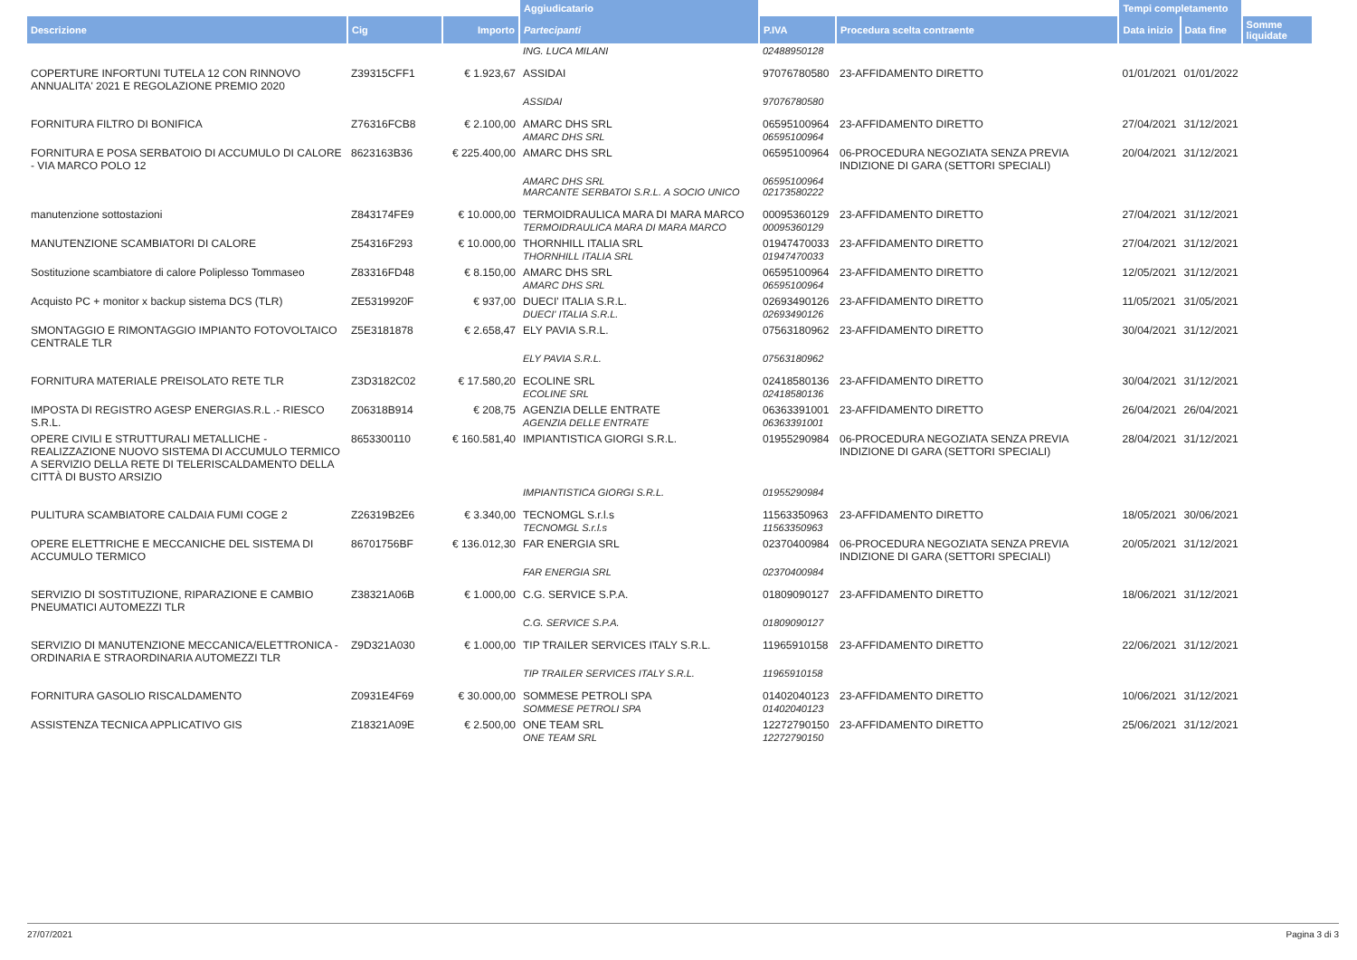| | | | Aggiudicatario | | | Tempi completamento | | |
| --- | --- | --- | --- | --- | --- | --- | --- | --- |
| Descrizione | Cig | Importo | Partecipanti | P.IVA | Procedura scelta contraente | Data inizio | Data fine | Somme liquidate |
| | | | ING. LUCA MILANI | 02488950128 | | | | |
| COPERTURE INFORTUNI TUTELA 12 CON RINNOVO ANNUALITA' 2021 E REGOLAZIONE PREMIO 2020 | Z39315CFF1 | € 1.923,67 | ASSIDAI | 97076780580 | 23-AFFIDAMENTO DIRETTO | 01/01/2021 | 01/01/2022 | |
| | | | ASSIDAI | 97076780580 | | | | |
| FORNITURA FILTRO DI BONIFICA | Z76316FCB8 | € 2.100,00 | AMARC DHS SRL AMARC DHS SRL | 06595100964 06595100964 | 23-AFFIDAMENTO DIRETTO | 27/04/2021 | 31/12/2021 | |
| FORNITURA E POSA SERBATOIO DI ACCUMULO DI CALORE - VIA MARCO POLO 12 | 8623163B36 | € 225.400,00 | AMARC DHS SRL | 06595100964 | 06-PROCEDURA NEGOZIATA SENZA PREVIA INDIZIONE DI GARA (SETTORI SPECIALI) | 20/04/2021 | 31/12/2021 | |
| | | | AMARC DHS SRL MARCANTE SERBATOI S.R.L. A SOCIO UNICO | 06595100964 02173580222 | | | | |
| manutenzione sottostazioni | Z843174FE9 | € 10.000,00 | TERMOIDRAULICA MARA DI MARA MARCO TERMOIDRAULICA MARA DI MARA MARCO | 00095360129 00095360129 | 23-AFFIDAMENTO DIRETTO | 27/04/2021 | 31/12/2021 | |
| MANUTENZIONE SCAMBIATORI DI CALORE | Z54316F293 | € 10.000,00 | THORNHILL ITALIA SRL THORNHILL ITALIA SRL | 01947470033 01947470033 | 23-AFFIDAMENTO DIRETTO | 27/04/2021 | 31/12/2021 | |
| Sostituzione scambiatore di calore Poliplesso Tommaseo | Z83316FD48 | € 8.150,00 | AMARC DHS SRL AMARC DHS SRL | 06595100964 06595100964 | 23-AFFIDAMENTO DIRETTO | 12/05/2021 | 31/12/2021 | |
| Acquisto PC + monitor x backup sistema DCS (TLR) | ZE5319920F | € 937,00 | DUECI' ITALIA S.R.L. DUECI' ITALIA S.R.L. | 02693490126 02693490126 | 23-AFFIDAMENTO DIRETTO | 11/05/2021 | 31/05/2021 | |
| SMONTAGGIO E RIMONTAGGIO IMPIANTO FOTOVOLTAICO CENTRALE TLR | Z5E3181878 | € 2.658,47 | ELY PAVIA S.R.L. | 07563180962 | 23-AFFIDAMENTO DIRETTO | 30/04/2021 | 31/12/2021 | |
| | | | ELY PAVIA S.R.L. | 07563180962 | | | | |
| FORNITURA MATERIALE PREISOLATO RETE TLR | Z3D3182C02 | € 17.580,20 | ECOLINE SRL ECOLINE SRL | 02418580136 02418580136 | 23-AFFIDAMENTO DIRETTO | 30/04/2021 | 31/12/2021 | |
| IMPOSTA DI REGISTRO AGESP ENERGIAS.R.L .- RIESCO S.R.L. | Z06318B914 | € 208,75 | AGENZIA DELLE ENTRATE AGENZIA DELLE ENTRATE | 06363391001 06363391001 | 23-AFFIDAMENTO DIRETTO | 26/04/2021 | 26/04/2021 | |
| OPERE CIVILI E STRUTTURALI METALLICHE - REALIZZAZIONE NUOVO SISTEMA DI ACCUMULO TERMICO A SERVIZIO DELLA RETE DI TELERISCALDAMENTO DELLA CITTÀ DI BUSTO ARSIZIO | 8653300110 | € 160.581,40 | IMPIANTISTICA GIORGI S.R.L. | 01955290984 | 06-PROCEDURA NEGOZIATA SENZA PREVIA INDIZIONE DI GARA (SETTORI SPECIALI) | 28/04/2021 | 31/12/2021 | |
| | | | IMPIANTISTICA GIORGI S.R.L. | 01955290984 | | | | |
| PULITURA SCAMBIATORE CALDAIA FUMI COGE 2 | Z26319B2E6 | € 3.340,00 | TECNOMGL S.r.l.s TECNOMGL S.r.l.s | 11563350963 11563350963 | 23-AFFIDAMENTO DIRETTO | 18/05/2021 | 30/06/2021 | |
| OPERE ELETTRICHE E MECCANICHE DEL SISTEMA DI ACCUMULO TERMICO | 86701756BF | € 136.012,30 | FAR ENERGIA SRL | 02370400984 | 06-PROCEDURA NEGOZIATA SENZA PREVIA INDIZIONE DI GARA (SETTORI SPECIALI) | 20/05/2021 | 31/12/2021 | |
| | | | FAR ENERGIA SRL | 02370400984 | | | | |
| SERVIZIO DI SOSTITUZIONE, RIPARAZIONE E CAMBIO PNEUMATICI AUTOMEZZI TLR | Z38321A06B | € 1.000,00 | C.G. SERVICE S.P.A. | 01809090127 | 23-AFFIDAMENTO DIRETTO | 18/06/2021 | 31/12/2021 | |
| | | | C.G. SERVICE S.P.A. | 01809090127 | | | | |
| SERVIZIO DI MANUTENZIONE MECCANICA/ELETTRONICA - ORDINARIA E STRAORDINARIA AUTOMEZZI TLR | Z9D321A030 | € 1.000,00 | TIP TRAILER SERVICES ITALY S.R.L. | 11965910158 | 23-AFFIDAMENTO DIRETTO | 22/06/2021 | 31/12/2021 | |
| | | | TIP TRAILER SERVICES ITALY S.R.L. | 11965910158 | | | | |
| FORNITURA GASOLIO RISCALDAMENTO | Z0931E4F69 | € 30.000,00 | SOMMESE PETROLI SPA SOMMESE PETROLI SPA | 01402040123 01402040123 | 23-AFFIDAMENTO DIRETTO | 10/06/2021 | 31/12/2021 | |
| ASSISTENZA TECNICA APPLICATIVO GIS | Z18321A09E | € 2.500,00 | ONE TEAM SRL ONE TEAM SRL | 12272790150 12272790150 | 23-AFFIDAMENTO DIRETTO | 25/06/2021 | 31/12/2021 | |
27/07/2021 Pagina 3 di 3